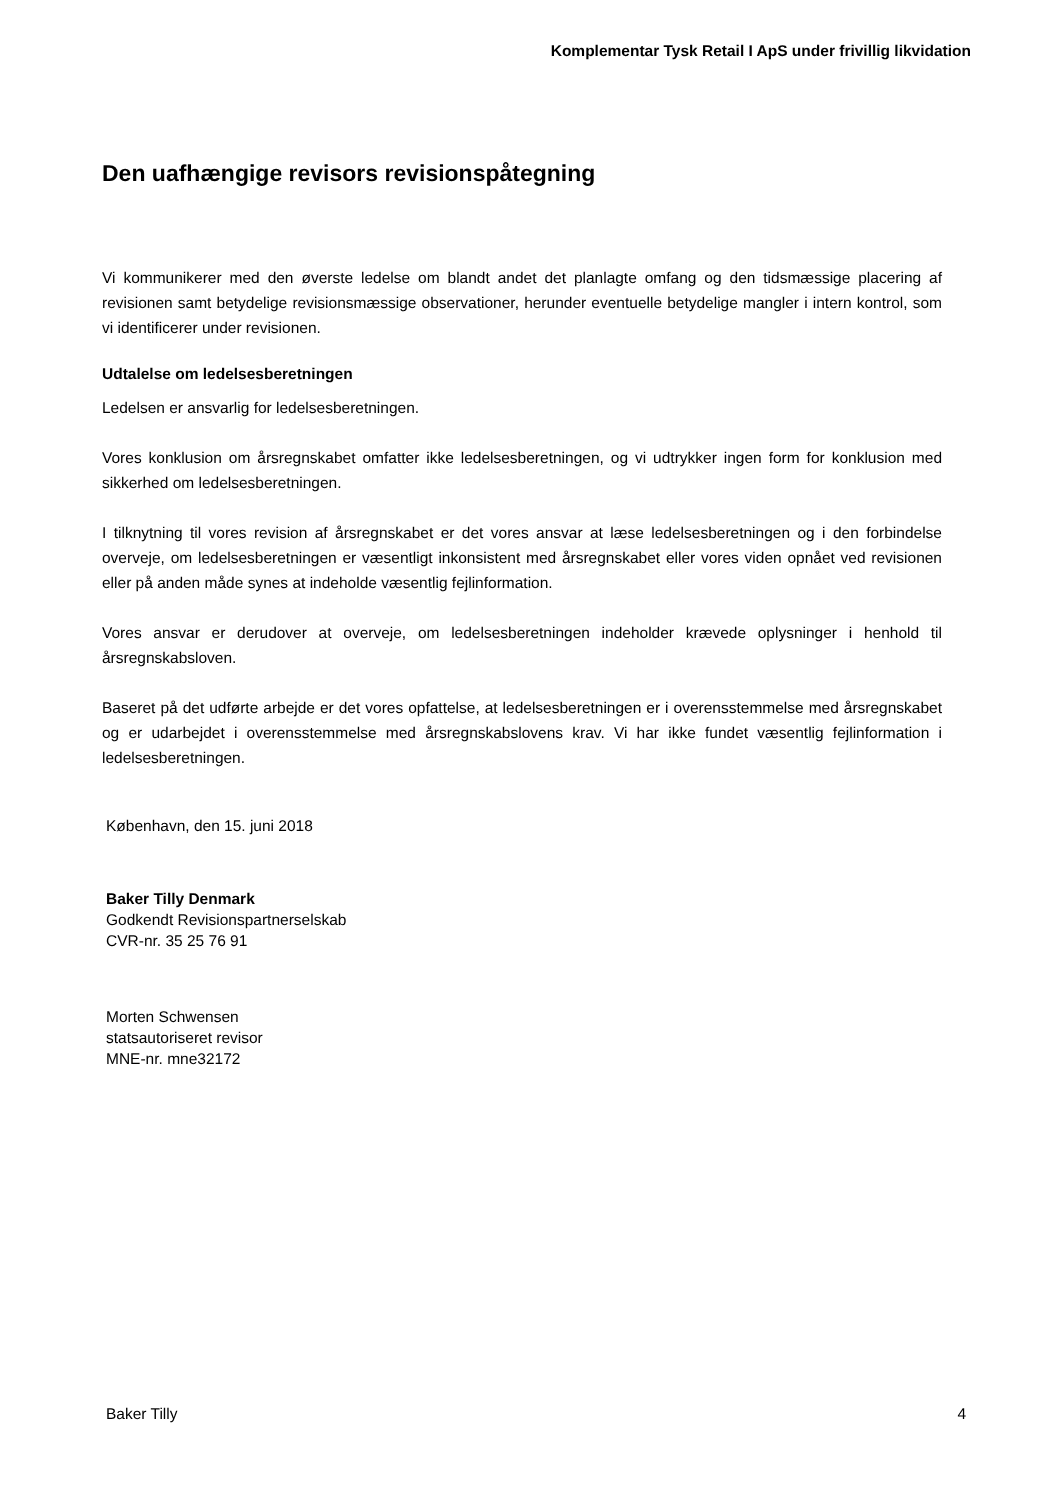Komplementar Tysk Retail I ApS under frivillig likvidation
Den uafhængige revisors revisionspåtegning
Vi kommunikerer med den øverste ledelse om blandt andet det planlagte omfang og den tidsmæssige placering af revisionen samt betydelige revisionsmæssige observationer, herunder eventuelle betydelige mangler i intern kontrol, som vi identificerer under revisionen.
Udtalelse om ledelsesberetningen
Ledelsen er ansvarlig for ledelsesberetningen.
Vores konklusion om årsregnskabet omfatter ikke ledelsesberetningen, og vi udtrykker ingen form for konklusion med sikkerhed om ledelsesberetningen.
I tilknytning til vores revision af årsregnskabet er det vores ansvar at læse ledelsesberetningen og i den forbindelse overveje, om ledelsesberetningen er væsentligt inkonsistent med årsregnskabet eller vores viden opnået ved revisionen eller på anden måde synes at indeholde væsentlig fejlinformation.
Vores ansvar er derudover at overveje, om ledelsesberetningen indeholder krævede oplysninger i henhold til årsregnskabsloven.
Baseret på det udførte arbejde er det vores opfattelse, at ledelsesberetningen er i overensstemmelse med årsregnskabet og er udarbejdet i overensstemmelse med årsregnskabslovens krav. Vi har ikke fundet væsentlig fejlinformation i ledelsesberetningen.
København, den 15. juni 2018
Baker Tilly Denmark
Godkendt Revisionspartnerselskab
CVR-nr. 35 25 76 91
Morten Schwensen
statsautoriseret revisor
MNE-nr. mne32172
Baker Tilly 4